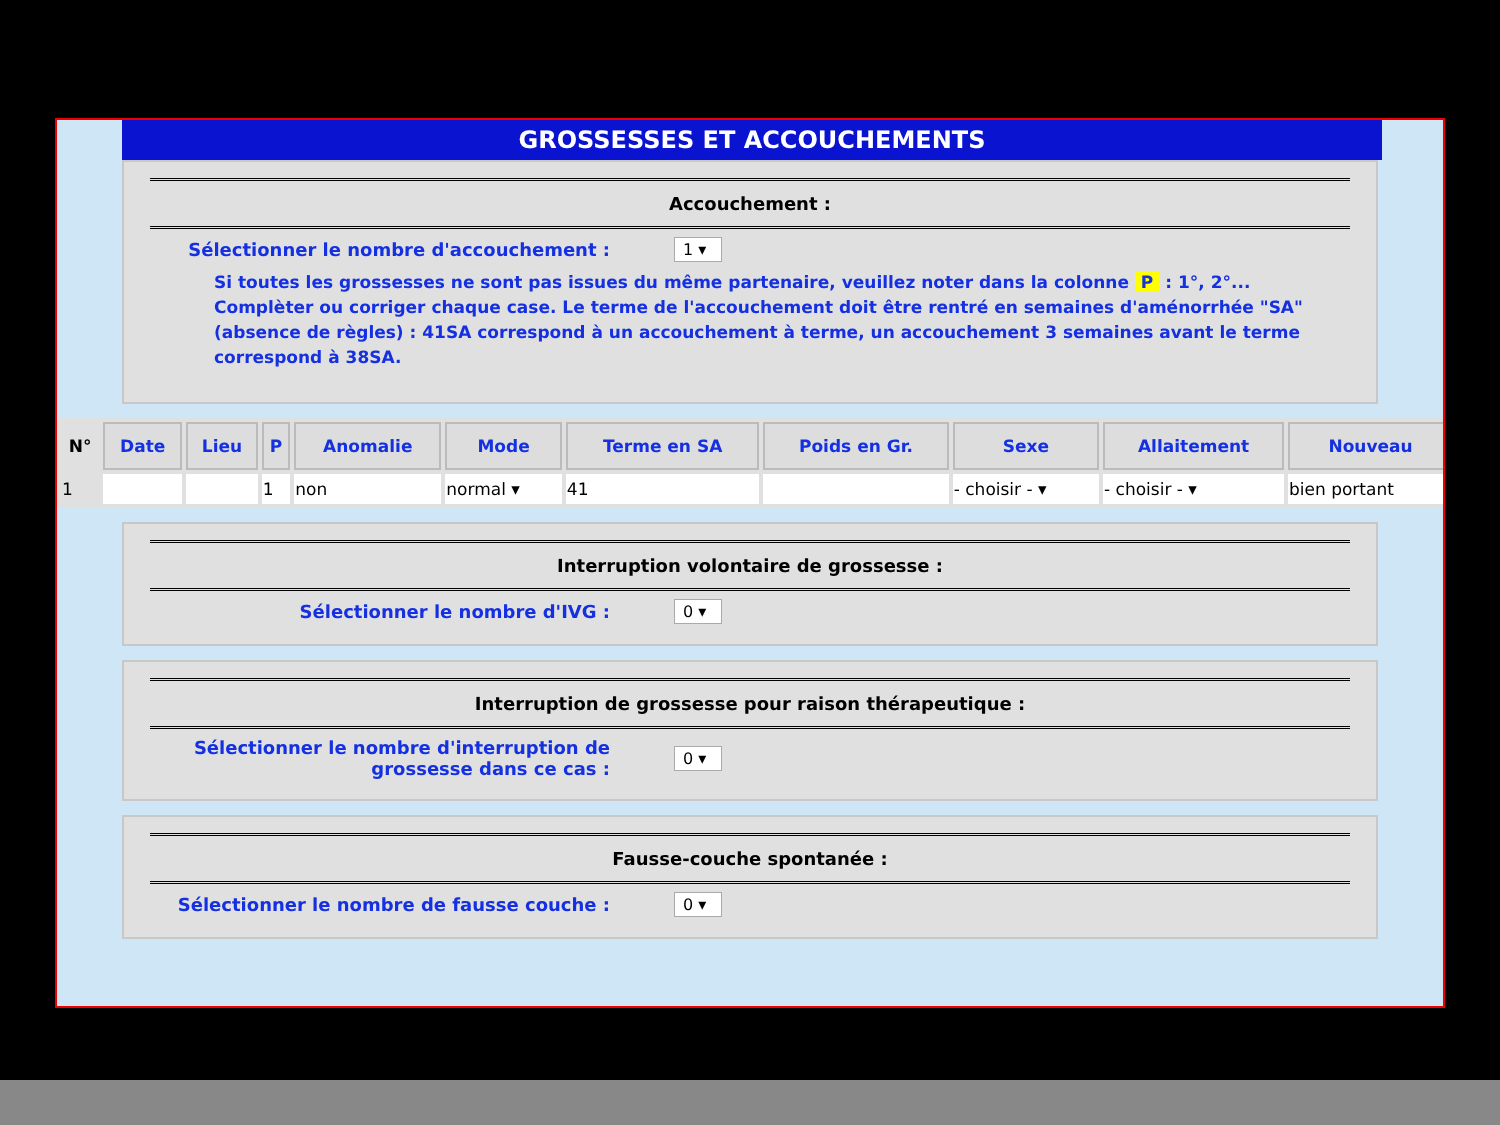GROSSESSES ET ACCOUCHEMENTS
Accouchement :
Sélectionner le nombre d'accouchement : 1 ▾
Si toutes les grossesses ne sont pas issues du même partenaire, veuillez noter dans la colonne P : 1°, 2°... Complèter ou corriger chaque case. Le terme de l'accouchement doit être rentré en semaines d'aménorrhée "SA"(absence de règles) : 41SA correspond à un accouchement à terme, un accouchement 3 semaines avant le terme correspond à 38SA.
| N° | Date | Lieu | P | Anomalie | Mode | Terme en SA | Poids en Gr. | Sexe | Allaitement | Nouveau |
| --- | --- | --- | --- | --- | --- | --- | --- | --- | --- | --- |
| 1 | | | 1 | non | normal ▾ | 41 | | - choisir - ▾ | - choisir - ▾ | bien portant |
Interruption volontaire de grossesse :
Sélectionner le nombre d'IVG : 0 ▾
Interruption de grossesse pour raison thérapeutique :
Sélectionner le nombre d'interruption de grossesse dans ce cas :
0 ▾
Fausse-couche spontanée :
Sélectionner le nombre de fausse couche : 0 ▾